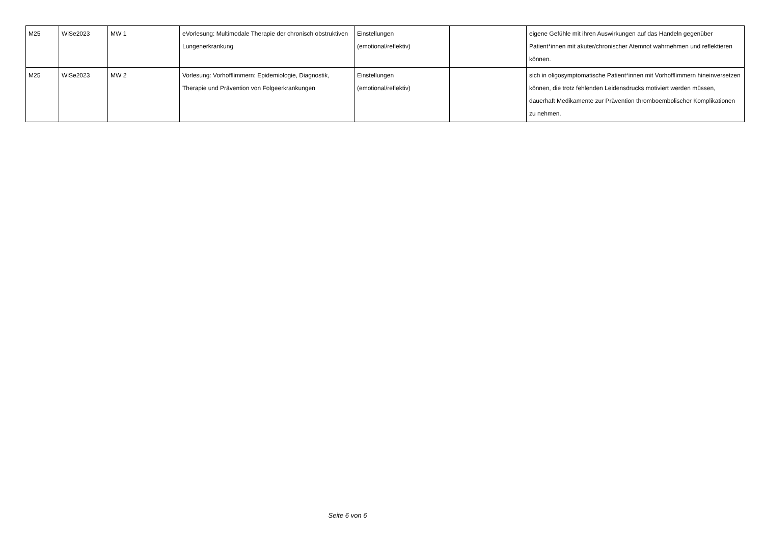| M25 | WiSe2023 | MW 1 | eVorlesung: Multimodale Therapie der chronisch obstruktiven Lungenerkrankung | Einstellungen (emotional/reflektiv) | | eigene Gefühle mit ihren Auswirkungen auf das Handeln gegenüber Patient*innen mit akuter/chronischer Atemnot wahrnehmen und reflektieren können. |
| M25 | WiSe2023 | MW 2 | Vorlesung: Vorhofflimmern: Epidemiologie, Diagnostik, Therapie und Prävention von Folgeerkrankungen | Einstellungen (emotional/reflektiv) | | sich in oligosymptomatische Patient*innen mit Vorhofflimmern hineinversetzen können, die trotz fehlenden Leidensdrucks motiviert werden müssen, dauerhaft Medikamente zur Prävention thromboembolischer Komplikationen zu nehmen. |
Seite 6 von 6